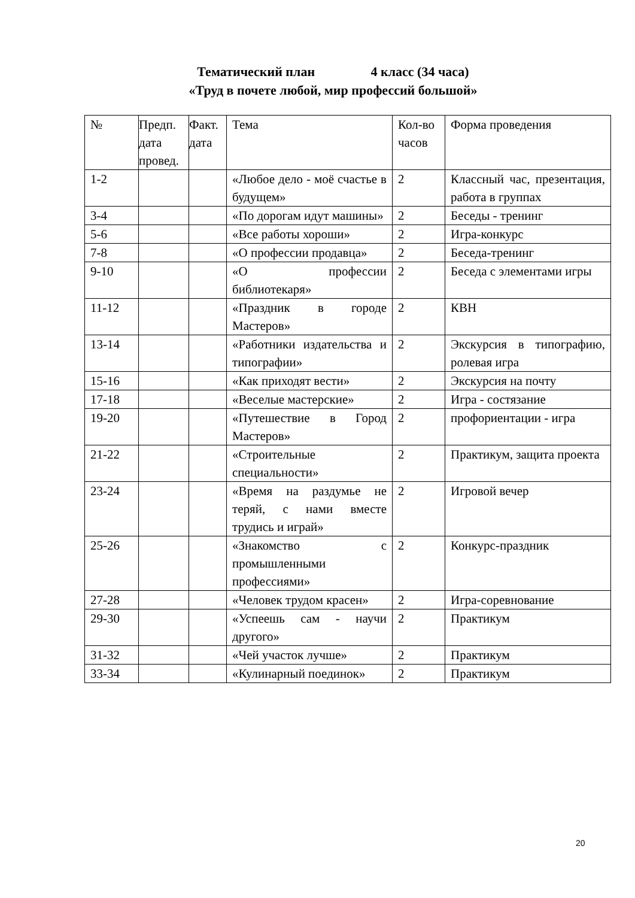Тематический план 4 класс (34 часа)
«Труд в почете любой, мир профессий большой»
| № | Предп. дата провед. | Факт. дата | Тема | Кол-во часов | Форма проведения |
| --- | --- | --- | --- | --- | --- |
| 1-2 | | | «Любое дело - моё счастье в будущем» | 2 | Классный час, презентация, работа в группах |
| 3-4 | | | «По дорогам идут машины» | 2 | Беседы - тренинг |
| 5-6 | | | «Все работы хороши» | 2 | Игра-конкурс |
| 7-8 | | | «О профессии продавца» | 2 | Беседа-тренинг |
| 9-10 | | | «О профессии библиотекаря» | 2 | Беседа с элементами игры |
| 11-12 | | | «Праздник в городе Мастеров» | 2 | КВН |
| 13-14 | | | «Работники издательства и типографии» | 2 | Экскурсия в типографию, ролевая игра |
| 15-16 | | | «Как приходят вести» | 2 | Экскурсия на почту |
| 17-18 | | | «Веселые мастерские» | 2 | Игра - состязание |
| 19-20 | | | «Путешествие в Город Мастеров» | 2 | профориентации - игра |
| 21-22 | | | «Строительные специальности» | 2 | Практикум, защита проекта |
| 23-24 | | | «Время на раздумье не теряй, с нами вместе трудись и играй» | 2 | Игровой вечер |
| 25-26 | | | «Знакомство с промышленными профессиями» | 2 | Конкурс-праздник |
| 27-28 | | | «Человек трудом красен» | 2 | Игра-соревнование |
| 29-30 | | | «Успеешь сам - научи другого» | 2 | Практикум |
| 31-32 | | | «Чей участок лучше» | 2 | Практикум |
| 33-34 | | | «Кулинарный поединок» | 2 | Практикум |
20